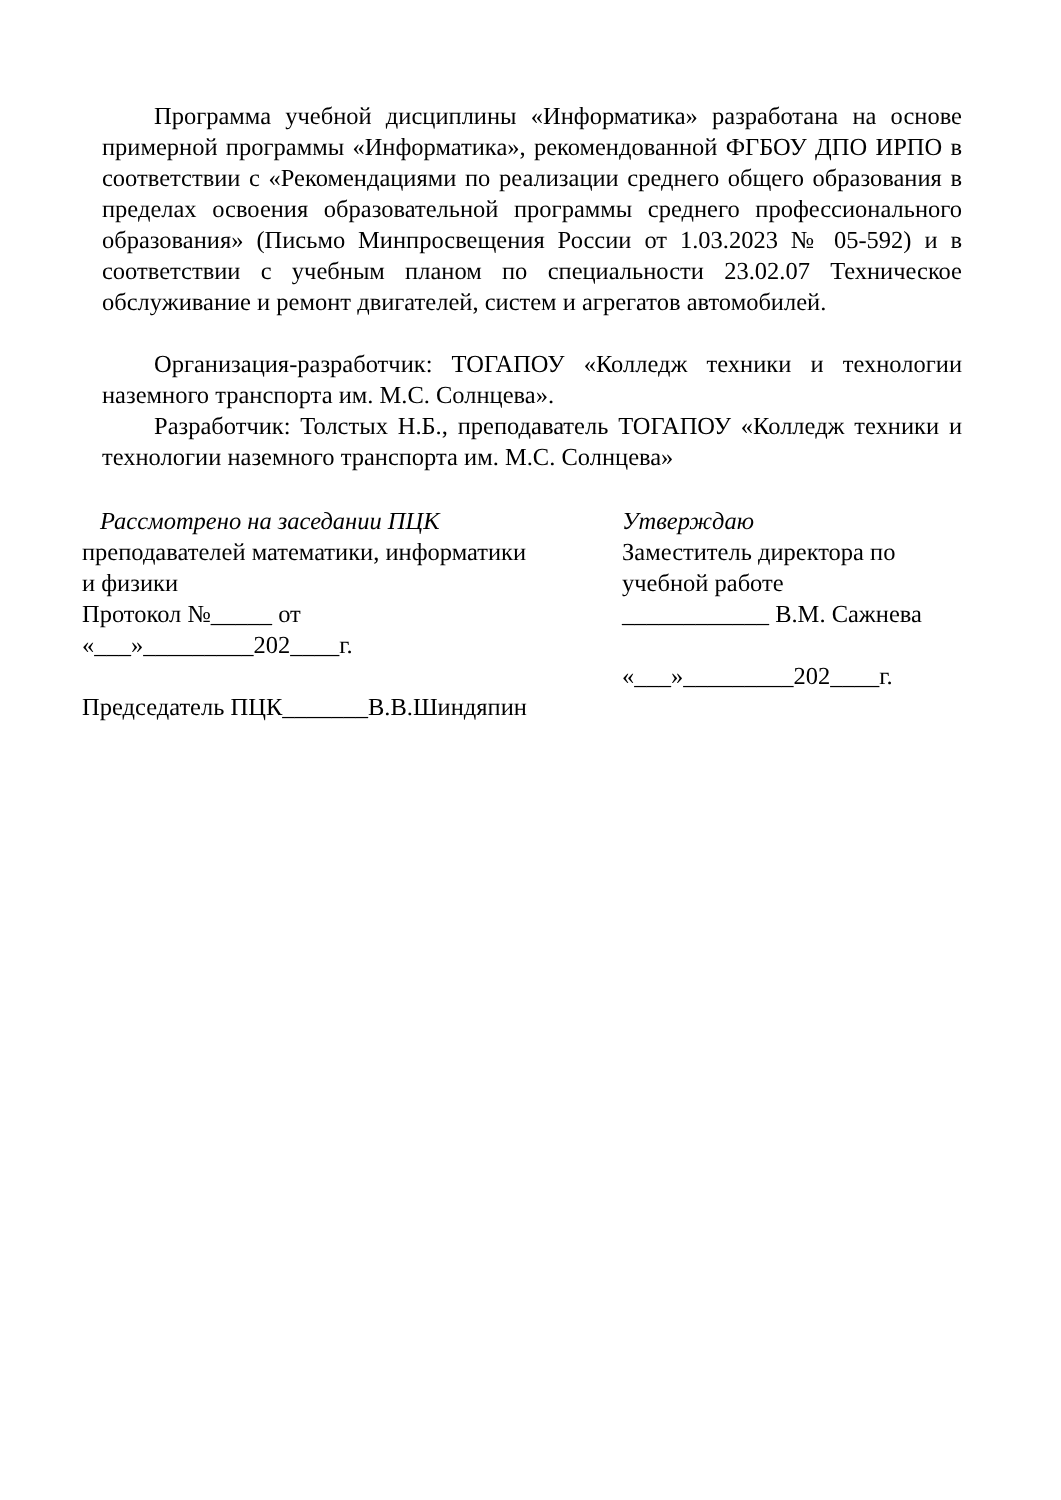Программа учебной дисциплины «Информатика» разработана на основе примерной программы «Информатика», рекомендованной ФГБОУ ДПО ИРПО в соответствии с «Рекомендациями по реализации среднего общего образования в пределах освоения образовательной программы среднего профессионального образования» (Письмо Минпросвещения России от 1.03.2023 № 05-592) и в соответствии с учебным планом по специальности 23.02.07 Техническое обслуживание и ремонт двигателей, систем и агрегатов автомобилей.
Организация-разработчик: ТОГАПОУ «Колледж техники и технологии наземного транспорта им. М.С. Солнцева».
Разработчик: Толстых Н.Б., преподаватель ТОГАПОУ «Колледж техники и технологии наземного транспорта им. М.С. Солнцева»
Рассмотрено на заседании ПЦК
преподавателей математики, информатики
и физики
Протокол №_____ от
«___»_________202____г.
Председатель ПЦК_______В.В.Шиндяпин
Утверждаю
Заместитель директора по
учебной работе
____________ В.М. Сажнева
«___»_________202____г.